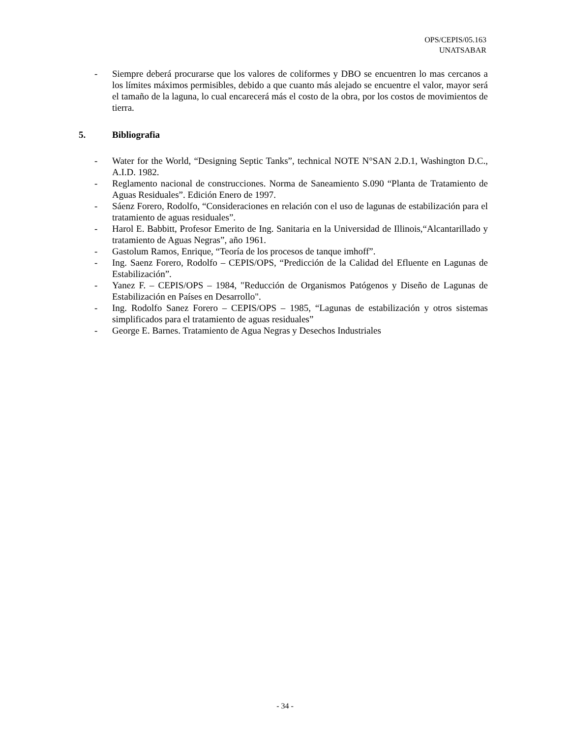OPS/CEPIS/05.163
UNATSABAR
- Siempre deberá procurarse que los valores de coliformes y DBO se encuentren lo mas cercanos a los límites máximos permisibles, debido a que cuanto más alejado se encuentre el valor, mayor será el tamaño de la laguna, lo cual encarecerá más el costo de la obra, por los costos de movimientos de tierra.
5. Bibliografia
- Water for the World, “Designing Septic Tanks”, technical NOTE N°SAN 2.D.1, Washington D.C., A.I.D. 1982.
- Reglamento nacional de construcciones. Norma de Saneamiento S.090 “Planta de Tratamiento de Aguas Residuales”. Edición Enero de 1997.
- Sáenz Forero, Rodolfo, “Consideraciones en relación con el uso de lagunas de estabilización para el tratamiento de aguas residuales”.
- Harol E. Babbitt, Profesor Emerito de Ing. Sanitaria en la Universidad de Illinois,“Alcantarillado y tratamiento de Aguas Negras”, año 1961.
- Gastolum Ramos, Enrique, “Teoría de los procesos de tanque imhoff”.
- Ing. Saenz Forero, Rodolfo – CEPIS/OPS, “Predicción de la Calidad del Efluente en Lagunas de Estabilización”.
- Yanez F. – CEPIS/OPS – 1984, "Reducción de Organismos Patógenos y Diseño de Lagunas de Estabilización en Países en Desarrollo".
- Ing. Rodolfo Sanez Forero – CEPIS/OPS – 1985, “Lagunas de estabilización y otros sistemas simplificados para el tratamiento de aguas residuales”
- George E. Barnes. Tratamiento de Agua Negras y Desechos Industriales
- 34 -